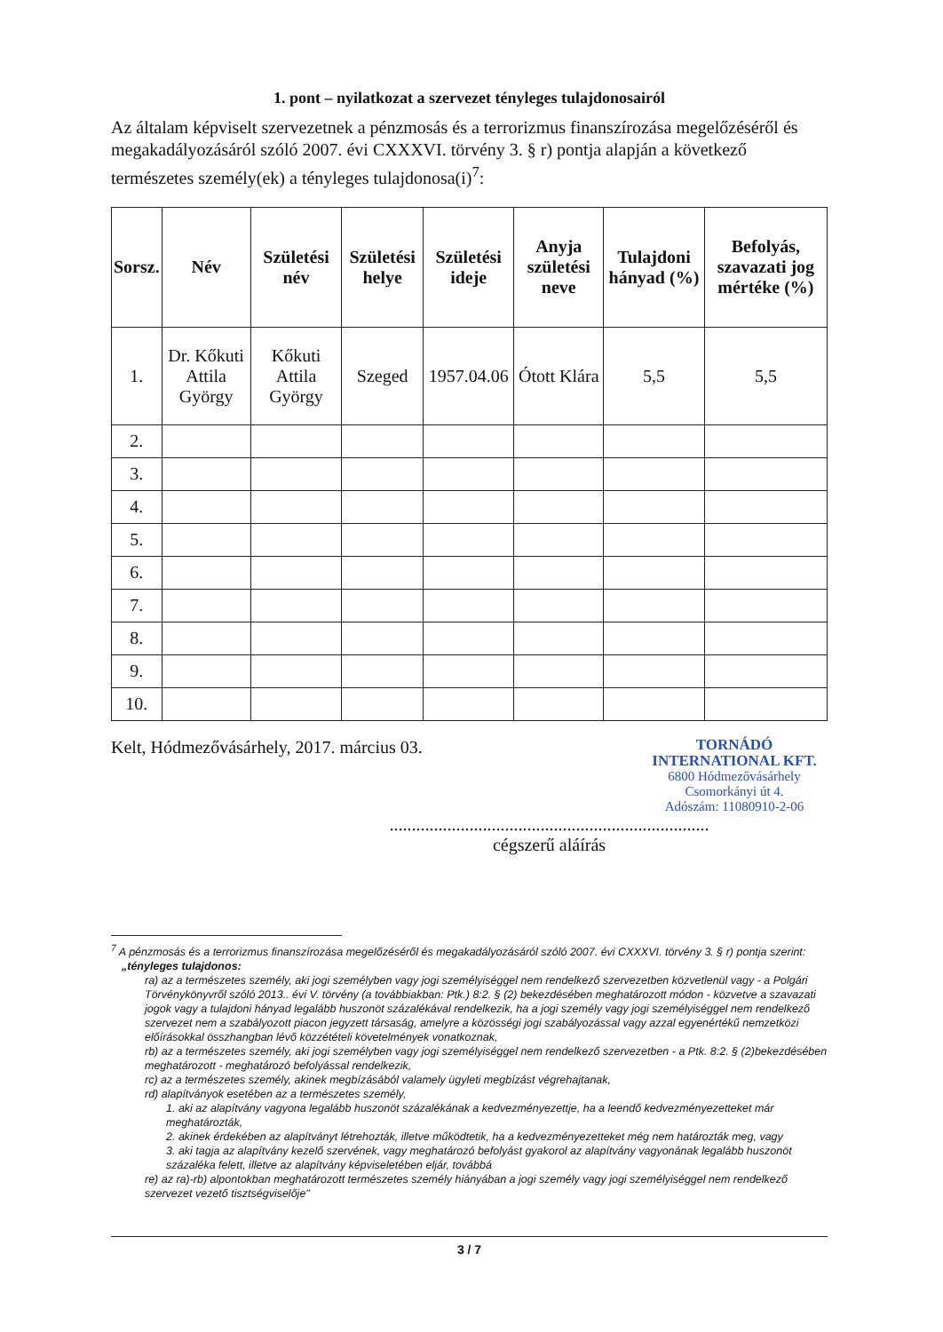1. pont – nyilatkozat a szervezet tényleges tulajdonosairól
Az általam képviselt szervezetnek a pénzmosás és a terrorizmus finanszírozása megelőzéséről és megakadályozásáról szóló 2007. évi CXXXVI. törvény 3. § r) pontja alapján a következő természetes személy(ek) a tényleges tulajdonosa(i)<sup>7</sup>:
| Sorsz. | Név | Születési név | Születési helye | Születési ideje | Anyja születési neve | Tulajdoni hányad (%) | Befolyás, szavazati jog mértéke (%) |
| --- | --- | --- | --- | --- | --- | --- | --- |
| 1. | Dr. Kőkuti Attila György | Kőkuti Attila György | Szeged | 1957.04.06 | Ótott Klára | 5,5 | 5,5 |
| 2. | | | | | | | |
| 3. | | | | | | | |
| 4. | | | | | | | |
| 5. | | | | | | | |
| 6. | | | | | | | |
| 7. | | | | | | | |
| 8. | | | | | | | |
| 9. | | | | | | | |
| 10. | | | | | | | |
Kelt, Hódmezővásárhely, 2017. március 03.
TORNÁDÓ INTERNATIONAL KFT.
6800 Hódmezővásárhely
Csomorkányi út 4.
Adószám: 11080910-2-06
........................................................................
cégszerű aláírás
<sup>7</sup> A pénzmosás és a terrorizmus finanszírozása megelőzéséről és megakadályozásáról szóló 2007. évi CXXXVI. törvény 3. § r) pontja szerint:
„tényleges tulajdonos:
ra) az a természetes személy, aki jogi személyben vagy jogi személyiséggel nem rendelkező szervezetben közvetlenül vagy - a Polgári Törvénykönyvről szóló 2013.. évi V. törvény (a továbbiakban: Ptk.) 8:2. § (2) bekezdésében meghatározott módon - közvetve a szavazati jogok vagy a tulajdoni hányad legalább huszonöt százalékával rendelkezik, ha a jogi személy vagy jogi személyiséggel nem rendelkező szervezet nem a szabályozott piacon jegyzett társaság, amelyre a közösségi jogi szabályozással vagy azzal egyenértékű nemzetközi előírásokkal összhangban lévő közzétételi követelmények vonatkoznak,
rb) az a természetes személy, aki jogi személyben vagy jogi személyiséggel nem rendelkező szervezetben - a Ptk. 8:2. § (2)bekezdésében meghatározott - meghatározó befolyással rendelkezik,
rc) az a természetes személy, akinek megbízásából valamely ügyleti megbízást végrehajtanak,
rd) alapítványok esetében az a természetes személy,
1. aki az alapítvány vagyona legalább huszonöt százalékának a kedvezményezettje, ha a leendő kedvezményezetteket már meghatározták,
2. akinek érdekében az alapítványt létrehozták, illetve működtetik, ha a kedvezményezetteket még nem határozták meg, vagy
3. aki tagja az alapítvány kezelő szervének, vagy meghatározó befolyást gyakorol az alapítvány vagyonának legalább huszonöt százaléka felett, illetve az alapítvány képviseletében eljár, továbbá
re) az ra)-rb) alpontokban meghatározott természetes személy hiányában a jogi személy vagy jogi személyiséggel nem rendelkező szervezet vezető tisztségviselője"
3 / 7